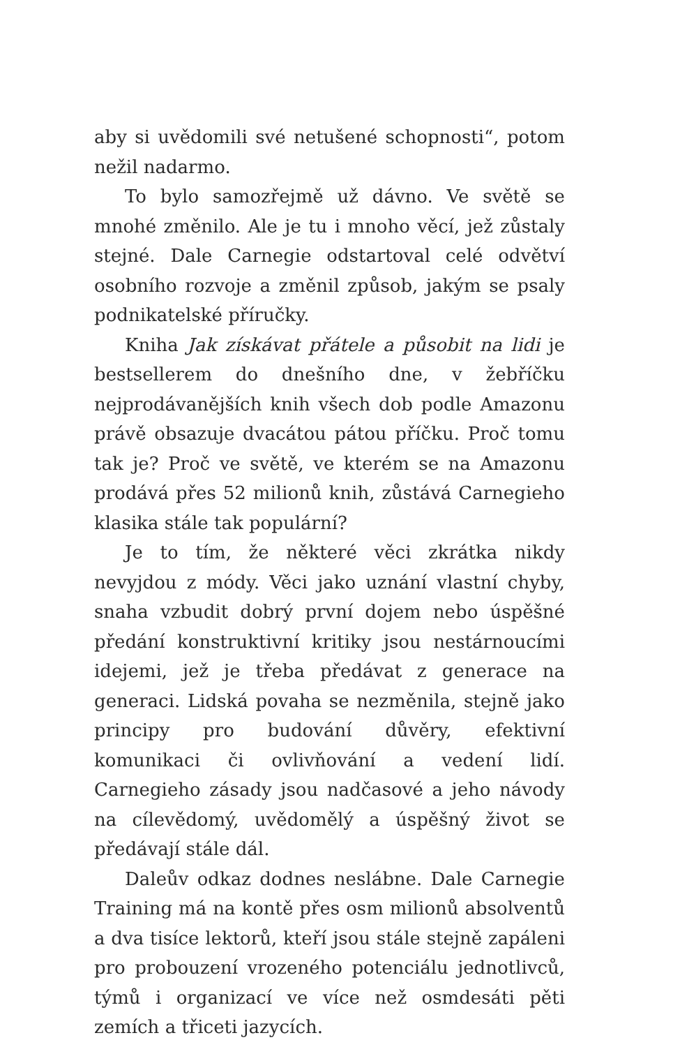aby si uvědomili své netušené schopnosti“, potom nežil nadarmo.
To bylo samozřejmě už dávno. Ve světě se mnohé změnilo. Ale je tu i mnoho věcí, jež zůstaly stejné. Dale Carnegie odstartoval celé odvětví osobního rozvoje a změnil způsob, jakým se psaly podnikatelské příručky.
Kniha Jak získávat přátele a působit na lidi je bestsellerem do dnešního dne, v žebříčku nejprodávanějších knih všech dob podle Amazonu právě obsazuje dvacátou pátou příčku. Proč tomu tak je? Proč ve světě, ve kterém se na Amazonu prodává přes 52 milionů knih, zůstává Carnegieho klasika stále tak populární?
Je to tím, že některé věci zkrátka nikdy nevyjdou z módy. Věci jako uznání vlastní chyby, snaha vzbudit dobrý první dojem nebo úspěšné předání konstruktivní kritiky jsou nestárnoucími idejemi, jež je třeba předávat z generace na generaci. Lidská povaha se nezměnila, stejně jako principy pro budování důvěry, efektivní komunikaci či ovlivňování a vedení lidí. Carnegieho zásady jsou nadčasové a jeho návody na cílevědomý, uvědomělý a úspěšný život se předávají stále dál.
Daleův odkaz dodnes neslábne. Dale Carnegie Training má na kontě přes osm milionů absolventů a dva tisíce lektorů, kteří jsou stále stejně zapáleni pro probouzení vrozeného potenciálu jednotlivců, týmů i organizací ve více než osmdesáti pěti zemích a třiceti jazycích.